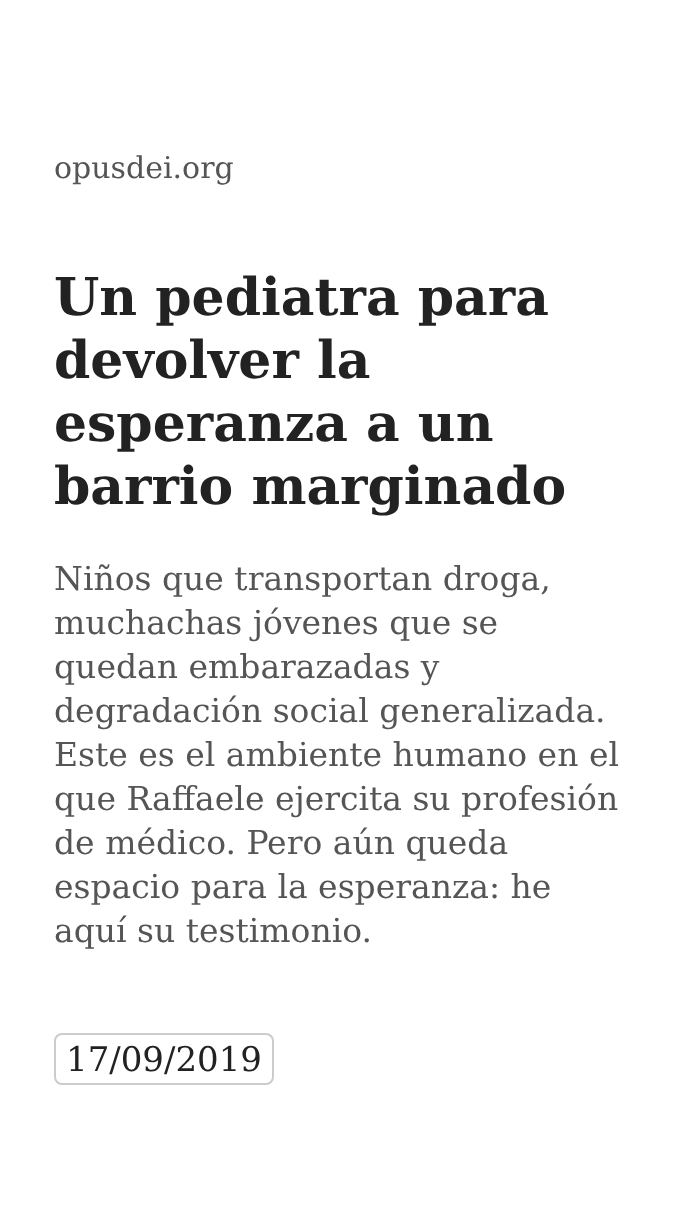opusdei.org
Un pediatra para devolver la esperanza a un barrio marginado
Niños que transportan droga, muchachas jóvenes que se quedan embarazadas y degradación social generalizada. Este es el ambiente humano en el que Raffaele ejercita su profesión de médico. Pero aún queda espacio para la esperanza: he aquí su testimonio.
17/09/2019